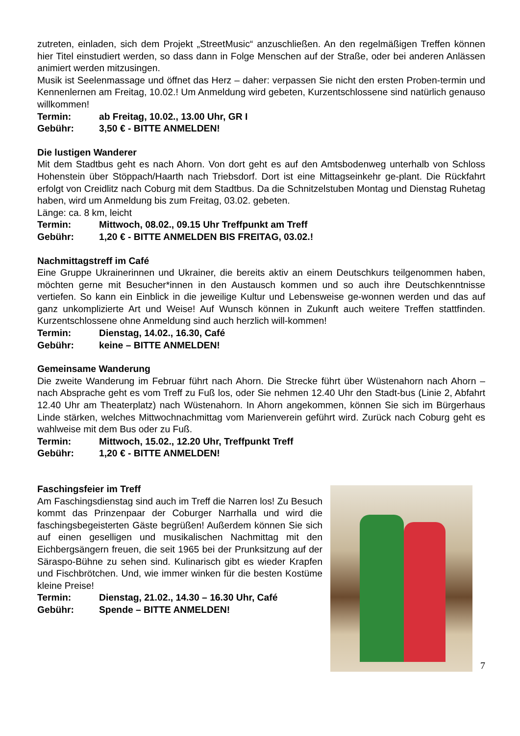zutreten, einladen, sich dem Projekt „StreetMusic“ anzuschließen. An den regelmäßigen Treffen können hier Titel einstudiert werden, so dass dann in Folge Menschen auf der Straße, oder bei anderen Anlässen animiert werden mitzusingen.
Musik ist Seelenmassage und öffnet das Herz – daher: verpassen Sie nicht den ersten Proben-termin und Kennenlernen am Freitag, 10.02.! Um Anmeldung wird gebeten, Kurzentschlossene sind natürlich genauso willkommen!
Termin: ab Freitag, 10.02., 13.00 Uhr, GR I
Gebühr: 3,50 € - BITTE ANMELDEN!
Die lustigen Wanderer
Mit dem Stadtbus geht es nach Ahorn. Von dort geht es auf den Amtsbodenweg unterhalb von Schloss Hohenstein über Stöppach/Haarth nach Triebsdorf. Dort ist eine Mittagseinkehr ge-plant. Die Rückfahrt erfolgt von Creidlitz nach Coburg mit dem Stadtbus. Da die Schnitzelstuben Montag und Dienstag Ruhetag haben, wird um Anmeldung bis zum Freitag, 03.02. gebeten.
Länge: ca. 8 km, leicht
Termin: Mittwoch, 08.02., 09.15 Uhr Treffpunkt am Treff
Gebühr: 1,20 € - BITTE ANMELDEN BIS FREITAG, 03.02.!
Nachmittagstreff im Café
Eine Gruppe Ukrainerinnen und Ukrainer, die bereits aktiv an einem Deutschkurs teilgenommen haben, möchten gerne mit Besucher*innen in den Austausch kommen und so auch ihre Deutschkenntnisse vertiefen. So kann ein Einblick in die jeweilige Kultur und Lebensweise ge-wonnen werden und das auf ganz unkomplizierte Art und Weise! Auf Wunsch können in Zukunft auch weitere Treffen stattfinden. Kurzentschlossene ohne Anmeldung sind auch herzlich will-kommen!
Termin: Dienstag, 14.02., 16.30, Café
Gebühr: keine – BITTE ANMELDEN!
Gemeinsame Wanderung
Die zweite Wanderung im Februar führt nach Ahorn. Die Strecke führt über Wüstenahorn nach Ahorn – nach Absprache geht es vom Treff zu Fuß los, oder Sie nehmen 12.40 Uhr den Stadt-bus (Linie 2, Abfahrt 12.40 Uhr am Theaterplatz) nach Wüstenahorn. In Ahorn angekommen, können Sie sich im Bürgerhaus Linde stärken, welches Mittwochnachmittag vom Marienverein geführt wird. Zurück nach Coburg geht es wahlweise mit dem Bus oder zu Fuß.
Termin: Mittwoch, 15.02., 12.20 Uhr, Treffpunkt Treff
Gebühr: 1,20 € - BITTE ANMELDEN!
Faschingsfeier im Treff
Am Faschingsdienstag sind auch im Treff die Narren los! Zu Besuch kommt das Prinzenpaar der Coburger Narrhalla und wird die faschingsbegeisterten Gäste begrüßen! Außerdem können Sie sich auf einen geselligen und musikalischen Nachmittag mit den Eichbergsängern freuen, die seit 1965 bei der Prunksitzung auf der Säraspo-Bühne zu sehen sind. Kulinarisch gibt es wieder Krapfen und Fischbrötchen. Und, wie immer winken für die besten Kostüme kleine Preise!
Termin: Dienstag, 21.02., 14.30 – 16.30 Uhr, Café
Gebühr: Spende – BITTE ANMELDEN!
7